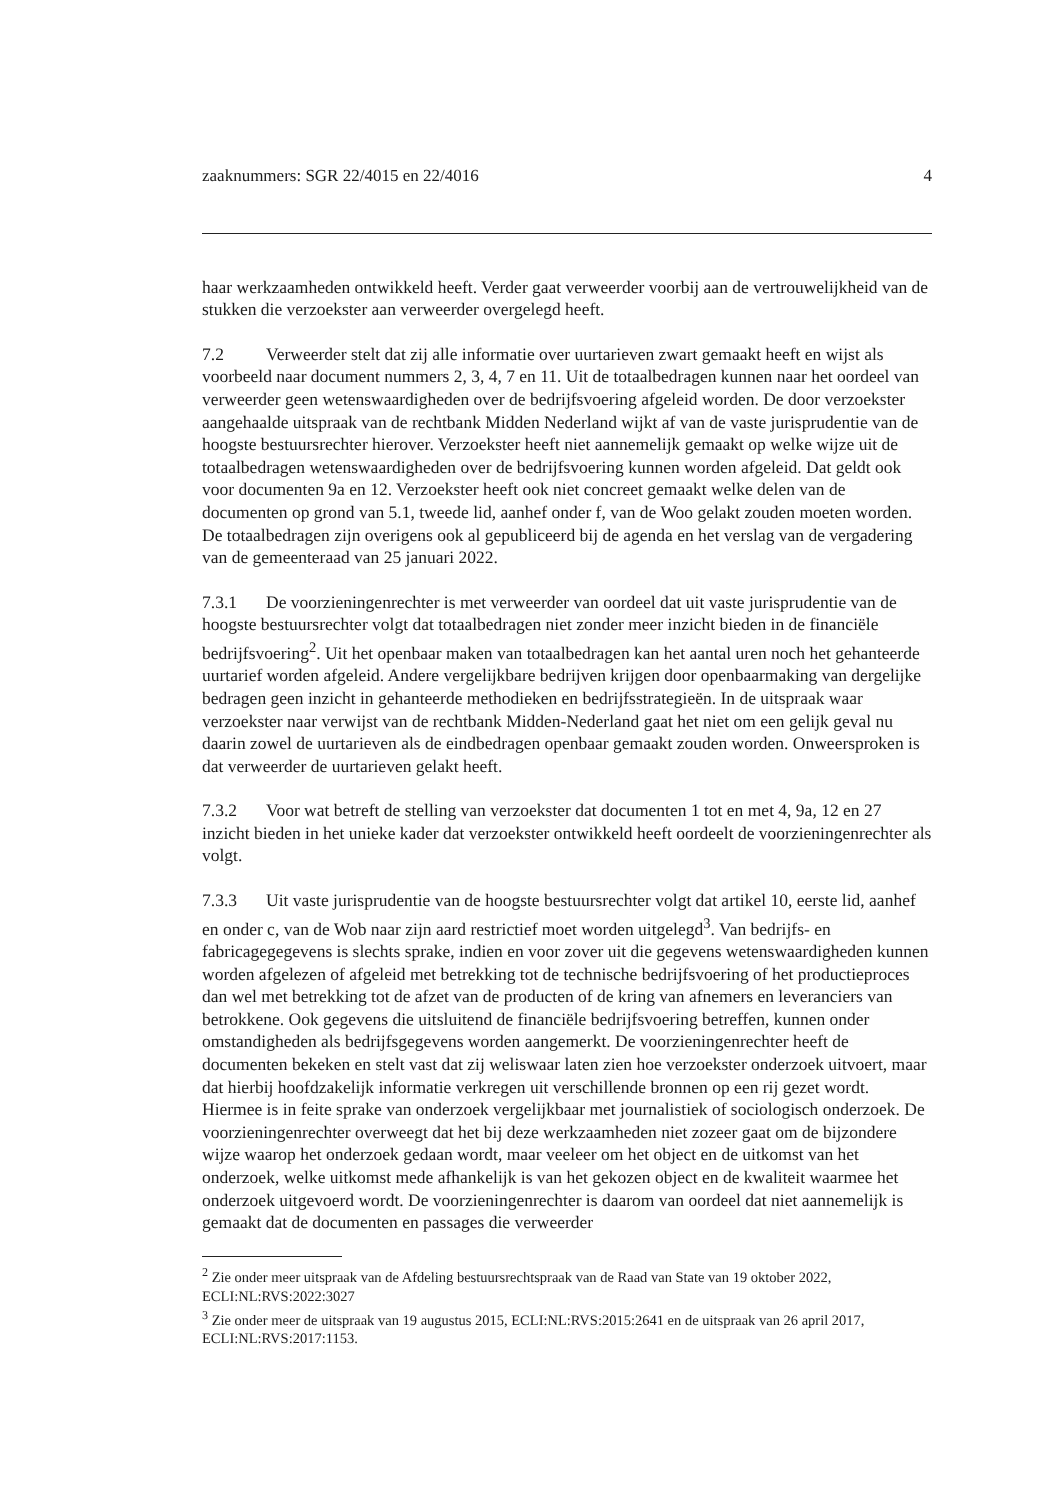zaaknummers: SGR 22/4015 en 22/4016 4
haar werkzaamheden ontwikkeld heeft. Verder gaat verweerder voorbij aan de vertrouwelijkheid van de stukken die verzoekster aan verweerder overgelegd heeft.
7.2 Verweerder stelt dat zij alle informatie over uurtarieven zwart gemaakt heeft en wijst als voorbeeld naar document nummers 2, 3, 4, 7 en 11. Uit de totaalbedragen kunnen naar het oordeel van verweerder geen wetenswaardigheden over de bedrijfsvoering afgeleid worden. De door verzoekster aangehaalde uitspraak van de rechtbank Midden Nederland wijkt af van de vaste jurisprudentie van de hoogste bestuursrechter hierover. Verzoekster heeft niet aannemelijk gemaakt op welke wijze uit de totaalbedragen wetenswaardigheden over de bedrijfsvoering kunnen worden afgeleid. Dat geldt ook voor documenten 9a en 12. Verzoekster heeft ook niet concreet gemaakt welke delen van de documenten op grond van 5.1, tweede lid, aanhef onder f, van de Woo gelakt zouden moeten worden.
De totaalbedragen zijn overigens ook al gepubliceerd bij de agenda en het verslag van de vergadering van de gemeenteraad van 25 januari 2022.
7.3.1 De voorzieningenrechter is met verweerder van oordeel dat uit vaste jurisprudentie van de hoogste bestuursrechter volgt dat totaalbedragen niet zonder meer inzicht bieden in de financiële bedrijfsvoering<sup>2</sup>. Uit het openbaar maken van totaalbedragen kan het aantal uren noch het gehanteerde uurtarief worden afgeleid. Andere vergelijkbare bedrijven krijgen door openbaarmaking van dergelijke bedragen geen inzicht in gehanteerde methodieken en bedrijfsstrategieën. In de uitspraak waar verzoekster naar verwijst van de rechtbank Midden-Nederland gaat het niet om een gelijk geval nu daarin zowel de uurtarieven als de eindbedragen openbaar gemaakt zouden worden. Onweersproken is dat verweerder de uurtarieven gelakt heeft.
7.3.2 Voor wat betreft de stelling van verzoekster dat documenten 1 tot en met 4, 9a, 12 en 27 inzicht bieden in het unieke kader dat verzoekster ontwikkeld heeft oordeelt de voorzieningenrechter als volgt.
7.3.3 Uit vaste jurisprudentie van de hoogste bestuursrechter volgt dat artikel 10, eerste lid, aanhef en onder c, van de Wob naar zijn aard restrictief moet worden uitgelegd<sup>3</sup>. Van bedrijfs- en fabricagegegevens is slechts sprake, indien en voor zover uit die gegevens wetenswaardigheden kunnen worden afgelezen of afgeleid met betrekking tot de technische bedrijfsvoering of het productieproces dan wel met betrekking tot de afzet van de producten of de kring van afnemers en leveranciers van betrokkene. Ook gegevens die uitsluitend de financiële bedrijfsvoering betreffen, kunnen onder omstandigheden als bedrijfsgegevens worden aangemerkt. De voorzieningenrechter heeft de documenten bekeken en stelt vast dat zij weliswaar laten zien hoe verzoekster onderzoek uitvoert, maar dat hierbij hoofdzakelijk informatie verkregen uit verschillende bronnen op een rij gezet wordt. Hiermee is in feite sprake van onderzoek vergelijkbaar met journalistiek of sociologisch onderzoek. De voorzieningenrechter overweegt dat het bij deze werkzaamheden niet zozeer gaat om de bijzondere wijze waarop het onderzoek gedaan wordt, maar veeleer om het object en de uitkomst van het onderzoek, welke uitkomst mede afhankelijk is van het gekozen object en de kwaliteit waarmee het onderzoek uitgevoerd wordt. De voorzieningenrechter is daarom van oordeel dat niet aannemelijk is gemaakt dat de documenten en passages die verweerder
<sup>2</sup> Zie onder meer uitspraak van de Afdeling bestuursrechtspraak van de Raad van State van 19 oktober 2022, ECLI:NL:RVS:2022:3027
<sup>3</sup> Zie onder meer de uitspraak van 19 augustus 2015, ECLI:NL:RVS:2015:2641 en de uitspraak van 26 april 2017, ECLI:NL:RVS:2017:1153.